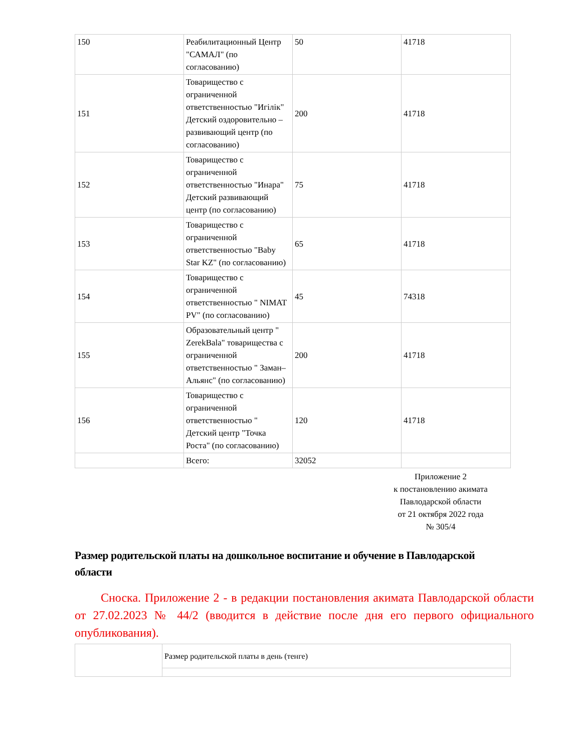| 150 | Реабилитационный Центр "САМАЛ" (по согласованию) | 50 | 41718 |
| 151 | Товарищество с ограниченной ответственностью "Игілік" Детский оздоровительно – развивающий центр (по согласованию) | 200 | 41718 |
| 152 | Товарищество с ограниченной ответственностью "Инара" Детский развивающий центр (по согласованию) | 75 | 41718 |
| 153 | Товарищество с ограниченной ответственностью "Baby Star KZ" (по согласованию) | 65 | 41718 |
| 154 | Товарищество с ограниченной ответственностью " NIMAT PV" (по согласованию) | 45 | 74318 |
| 155 | Образовательный центр " ZerekBala" товарищества с ограниченной ответственностью " Заман–Альянс" (по согласованию) | 200 | 41718 |
| 156 | Товарищество с ограниченной ответственностью " Детский центр "Точка Роста" (по согласованию) | 120 | 41718 |
| | Всего: | 32052 | |
Приложение 2
к постановлению акимата
Павлодарской области
от 21 октября 2022 года
№ 305/4
Размер родительской платы на дошкольное воспитание и обучение в Павлодарской области
Сноска. Приложение 2 - в редакции постановления акимата Павлодарской области от 27.02.2023 № 44/2 (вводится в действие после дня его первого официального опубликования).
| | Размер родительской платы в день (тенге) |